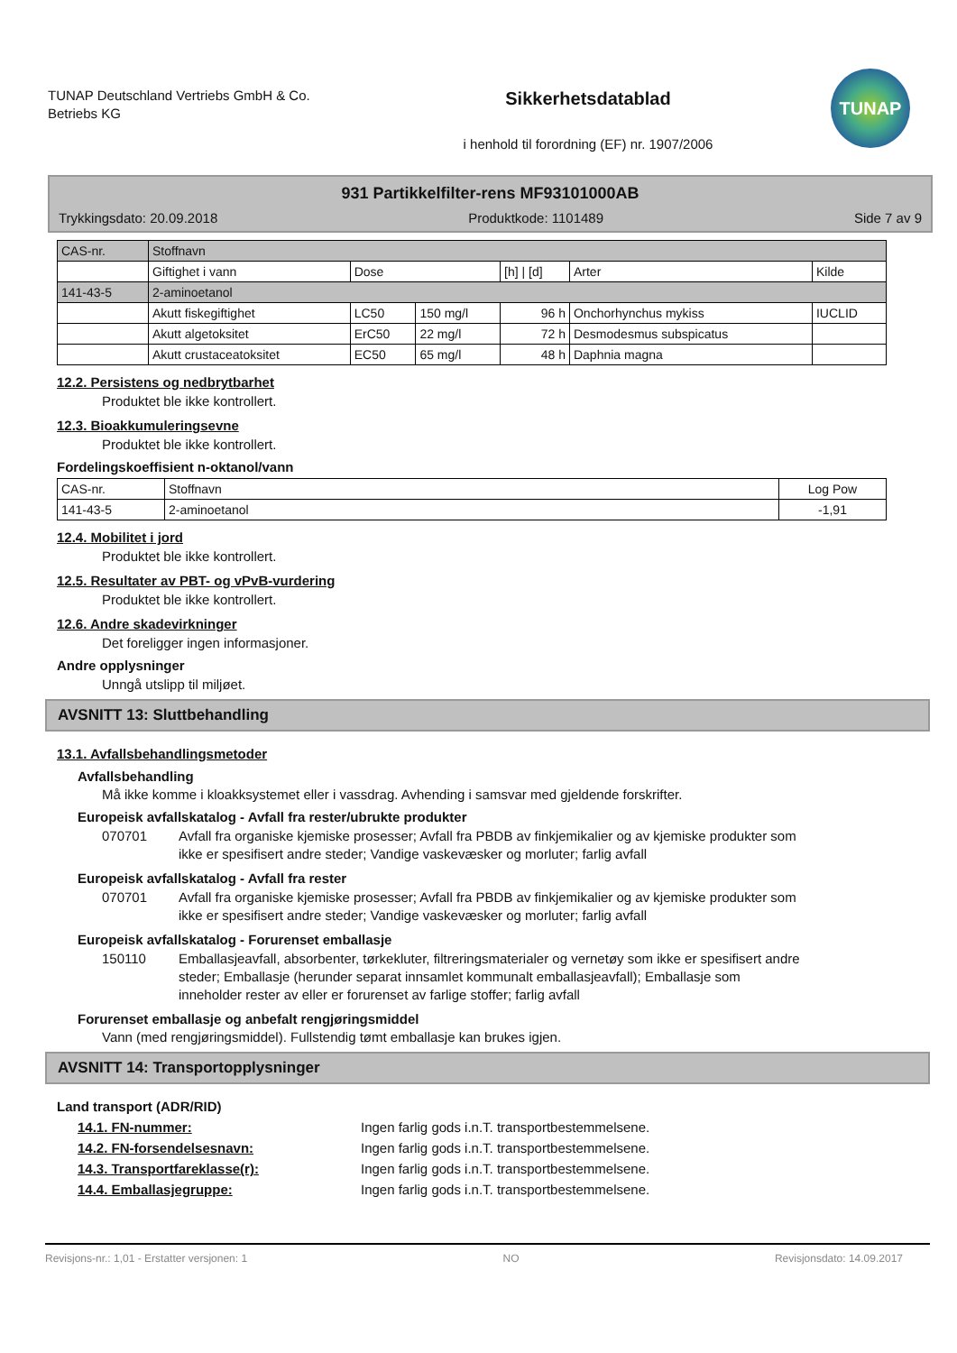TUNAP Deutschland Vertriebs GmbH & Co. Betriebs KG
Sikkerhetsdatablad
i henhold til forordning (EF) nr. 1907/2006
TUNAP
931 Partikkelfilter-rens MF93101000AB
Trykkingsdato: 20.09.2018 Produktkode: 1101489 Side 7 av 9
| CAS-nr. | Stoffnavn | | | | | |
| | Giftighet i vann | Dose | | [h] / [d] | Arter | Kilde |
| 141-43-5 | 2-aminoetanol | | | | | |
| | Akutt fiskegiftighet | LC50 | 150 mg/l | 96 h | Onchorhynchus mykiss | IUCLID |
| | Akutt algetoksitet | ErC50 | 22 mg/l | 72 h | Desmodesmus subspicatus | |
| | Akutt crustaceatoksitet | EC50 | 65 mg/l | 48 h | Daphnia magna | |
12.2. Persistens og nedbrytbarhet
Produktet ble ikke kontrollert.
12.3. Bioakkumuleringsevne
Produktet ble ikke kontrollert.
Fordelingskoeffisient n-oktanol/vann
| CAS-nr. | Stoffnavn | Log Pow |
| 141-43-5 | 2-aminoetanol | -1,91 |
12.4. Mobilitet i jord
Produktet ble ikke kontrollert.
12.5. Resultater av PBT- og vPvB-vurdering
Produktet ble ikke kontrollert.
12.6. Andre skadevirkninger
Det foreligger ingen informasjoner.
Andre opplysninger
Unngå utslipp til miljøet.
AVSNITT 13: Sluttbehandling
13.1. Avfallsbehandlingsmetoder
Avfallsbehandling
Må ikke komme i kloakksystemet eller i vassdrag. Avhending i samsvar med gjeldende forskrifter.
Europeisk avfallskatalog - Avfall fra rester/ubrukte produkter
070701 Avfall fra organiske kjemiske prosesser; Avfall fra PBDB av finkjemikalier og av kjemiske produkter som ikke er spesifisert andre steder; Vandige vaskevæsker og morluter; farlig avfall
Europeisk avfallskatalog - Avfall fra rester
070701 Avfall fra organiske kjemiske prosesser; Avfall fra PBDB av finkjemikalier og av kjemiske produkter som ikke er spesifisert andre steder; Vandige vaskevæsker og morluter; farlig avfall
Europeisk avfallskatalog - Forurenset emballasje
150110 Emballasjeavfall, absorbenter, tørkekluter, filtreringsmaterialer og vernetøy som ikke er spesifisert andre steder; Emballasje (herunder separat innsamlet kommunalt emballasjeavfall); Emballasje som inneholder rester av eller er forurenset av farlige stoffer; farlig avfall
Forurenset emballasje og anbefalt rengjøringsmiddel
Vann (med rengjøringsmiddel). Fullstendig tømt emballasje kan brukes igjen.
AVSNITT 14: Transportopplysninger
Land transport (ADR/RID)
14.1. FN-nummer: Ingen farlig gods i.n.T. transportbestemmelsene.
14.2. FN-forsendelsesnavn: Ingen farlig gods i.n.T. transportbestemmelsene.
14.3. Transportfareklasse(r): Ingen farlig gods i.n.T. transportbestemmelsene.
14.4. Emballasjegruppe: Ingen farlig gods i.n.T. transportbestemmelsene.
Revisjons-nr.: 1,01 - Erstatter versjonen: 1 NO Revisjonsdato: 14.09.2017